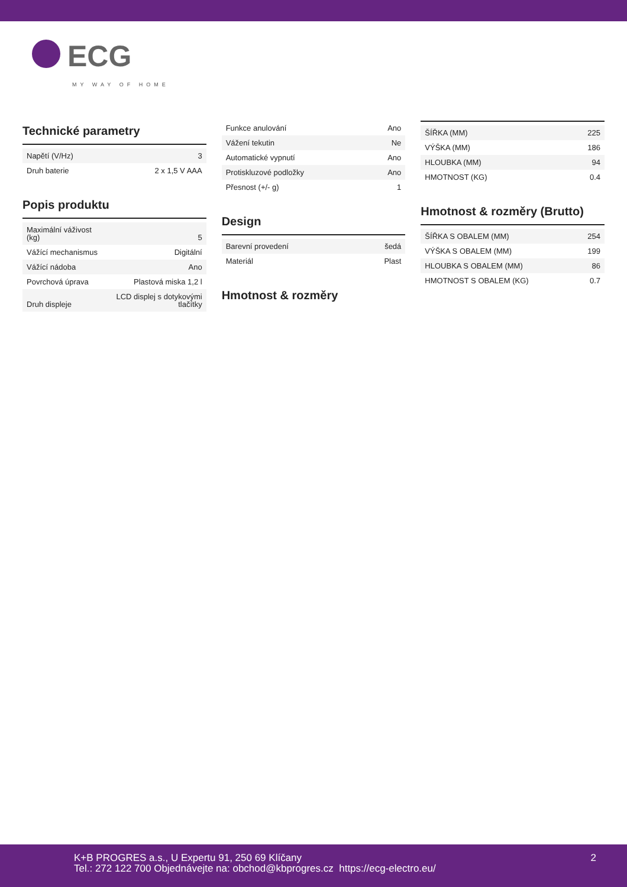ECG
MY WAY OF HOME
Technické parametry
| Napětí (V/Hz) | 3 |
| Druh baterie | 2 x 1,5 V AAA |
Popis produktu
| Maximální váživost (kg) | 5 |
| Vážící mechanismus | Digitální |
| Vážící nádoba | Ano |
| Povrchová úprava | Plastová miska 1,2 l |
| Druh displeje | LCD displej s dotykovými tlačítky |
| Funkce anulování | Ano |
| Vážení tekutin | Ne |
| Automatické vypnutí | Ano |
| Protiskluzové podložky | Ano |
| Přesnost (+/- g) | 1 |
Design
| Barevní provedení | šedá |
| Materiál | Plast |
Hmotnost & rozměry
| ŠÍŘKA (MM) | 225 |
| VÝŠKA (MM) | 186 |
| HLOUBKA (MM) | 94 |
| HMOTNOST (KG) | 0.4 |
Hmotnost & rozměry (Brutto)
| ŠÍŘKA S OBALEM (MM) | 254 |
| VÝŠKA S OBALEM (MM) | 199 |
| HLOUBKA S OBALEM (MM) | 86 |
| HMOTNOST S OBALEM (KG) | 0.7 |
K+B PROGRES a.s., U Expertu 91, 250 69 Klíčany
Tel.: 272 122 700 Objednávejte na: obchod@kbprogres.cz https://ecg-electro.eu/
2